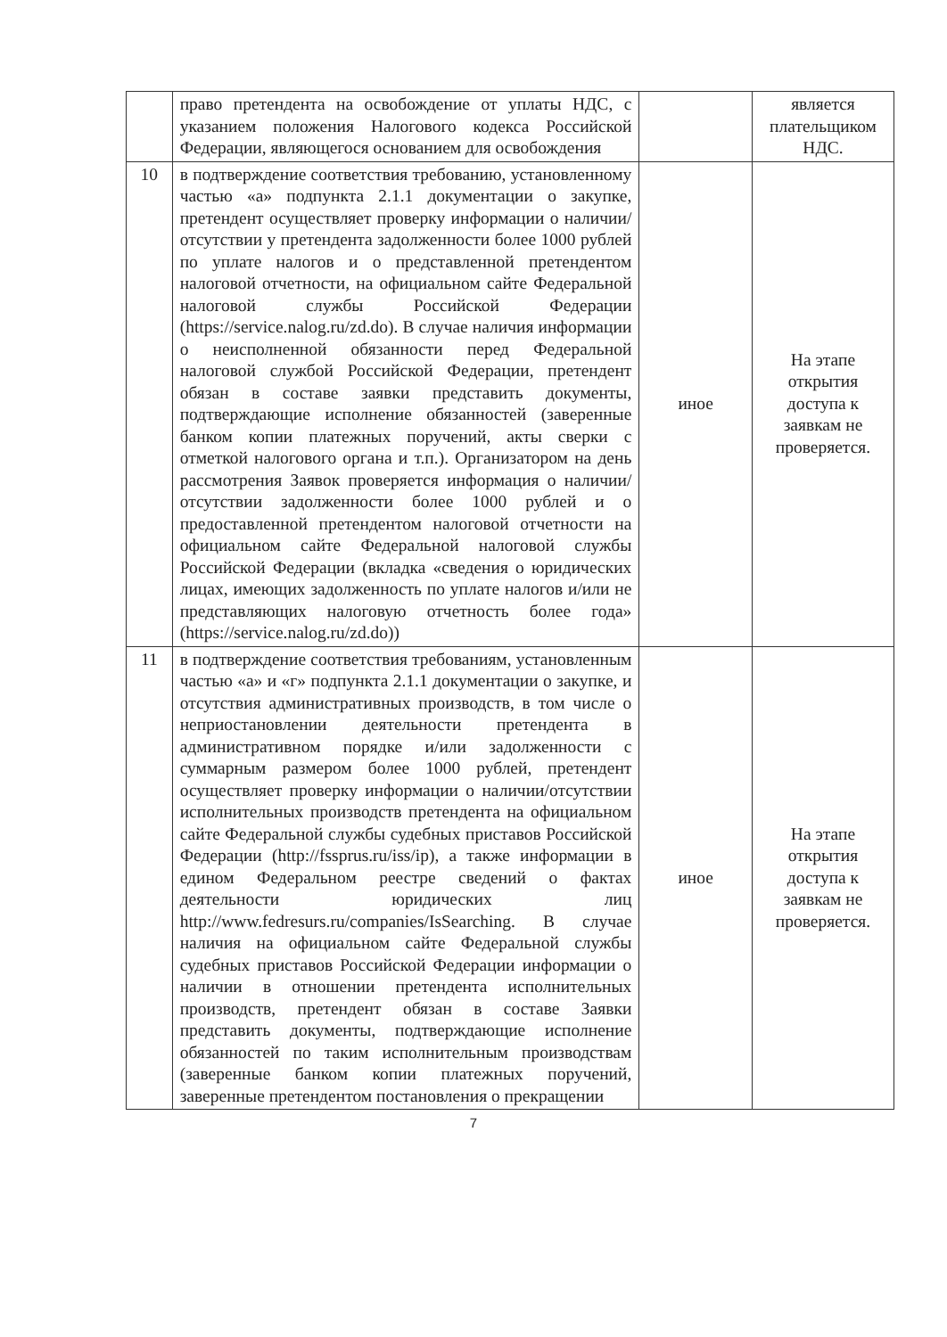| | право претендента на освобождение от уплаты НДС, с указанием положения Налогового кодекса Российской Федерации, являющегося основанием для освобождения | | является плательщиком НДС. |
| 10 | в подтверждение соответствия требованию, установленному частью «а» подпункта 2.1.1 документации о закупке, претендент осуществляет проверку информации о наличии/отсутствии у претендента задолженности более 1000 рублей по уплате налогов и о представленной претендентом налоговой отчетности, на официальном сайте Федеральной налоговой службы Российской Федерации (https://service.nalog.ru/zd.do). В случае наличия информации о неисполненной обязанности перед Федеральной налоговой службой Российской Федерации, претендент обязан в составе заявки представить документы, подтверждающие исполнение обязанностей (заверенные банком копии платежных поручений, акты сверки с отметкой налогового органа и т.п.). Организатором на день рассмотрения Заявок проверяется информация о наличии/отсутствии задолженности более 1000 рублей и о предоставленной претендентом налоговой отчетности на официальном сайте Федеральной налоговой службы Российской Федерации (вкладка «сведения о юридических лицах, имеющих задолженность по уплате налогов и/или не представляющих налоговую отчетность более года» (https://service.nalog.ru/zd.do)) | иное | На этапе открытия доступа к заявкам не проверяется. |
| 11 | в подтверждение соответствия требованиям, установленным частью «а» и «г» подпункта 2.1.1 документации о закупке, и отсутствия административных производств, в том числе о неприостановлении деятельности претендента в административном порядке и/или задолженности с суммарным размером более 1000 рублей, претендент осуществляет проверку информации о наличии/отсутствии исполнительных производств претендента на официальном сайте Федеральной службы судебных приставов Российской Федерации (http://fssprus.ru/iss/ip), а также информации в едином Федеральном реестре сведений о фактах деятельности юридических лиц http://www.fedresurs.ru/companies/IsSearching. В случае наличия на официальном сайте Федеральной службы судебных приставов Российской Федерации информации о наличии в отношении претендента исполнительных производств, претендент обязан в составе Заявки представить документы, подтверждающие исполнение обязанностей по таким исполнительным производствам (заверенные банком копии платежных поручений, заверенные претендентом постановления о прекращении | иное | На этапе открытия доступа к заявкам не проверяется. |
7